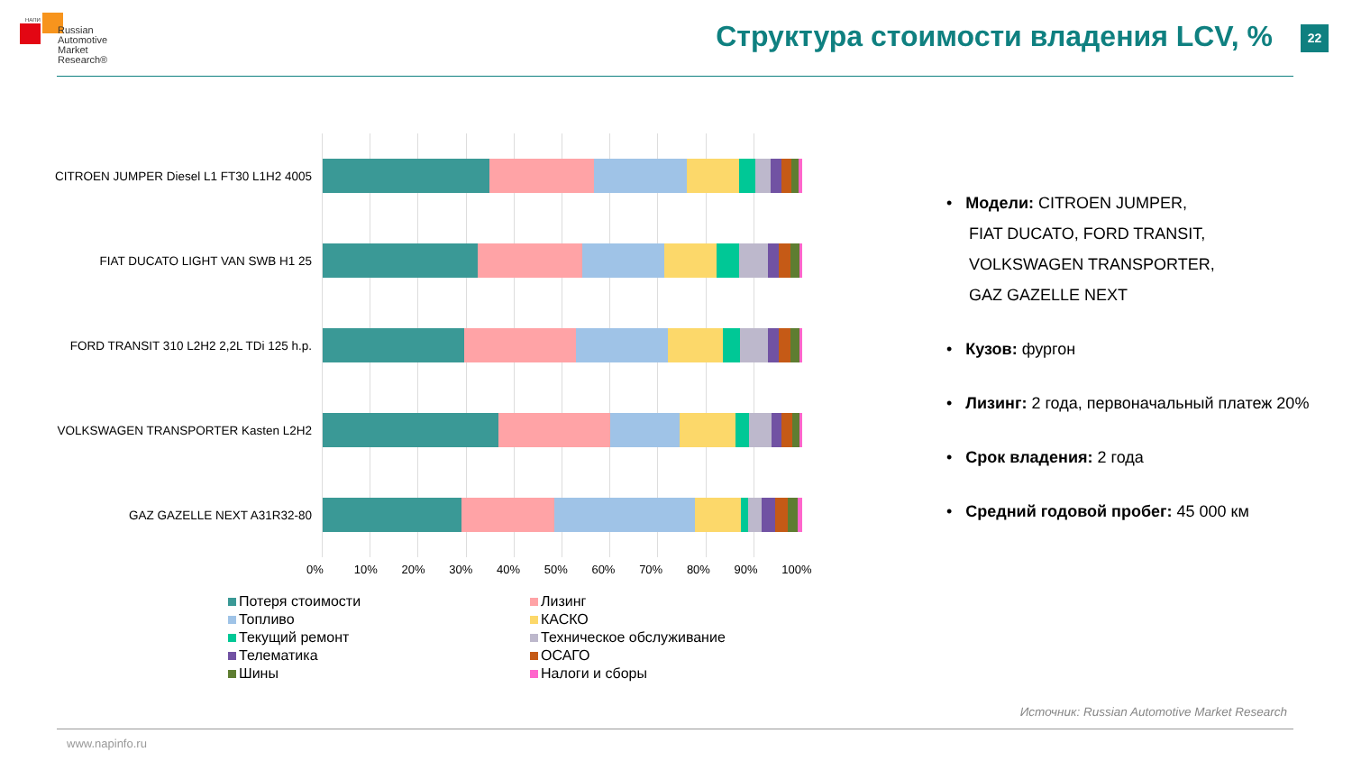НАПИ
Russian
Automotive
Market
Research®
Структура стоимости владения LCV, %
22
CITROEN JUMPER Diesel L1 FT30 L1H2 4005
FIAT DUCATO LIGHT VAN SWB H1 25
FORD TRANSIT 310 L2H2 2,2L TDi 125 h.p.
VOLKSWAGEN TRANSPORTER Kasten L2H2
GAZ GAZELLE NEXT A31R32-80
0% 10% 20% 30% 40% 50% 60% 70% 80% 90% 100%
Потеря стоимости
Лизинг
Топливо
КАСКО
Текущий ремонт
Техническое обслуживание
Телематика
ОСАГО
Шины
Налоги и сборы
• Модели: CITROEN JUMPER,
FIAT DUCATO, FORD TRANSIT,
VOLKSWAGEN TRANSPORTER,
GAZ GAZELLE NEXT
• Кузов: фургон
• Лизинг: 2 года, первоначальный платеж 20%
• Срок владения: 2 года
• Средний годовой пробег: 45 000 км
Источник: Russian Automotive Market Research
www.napinfo.ru